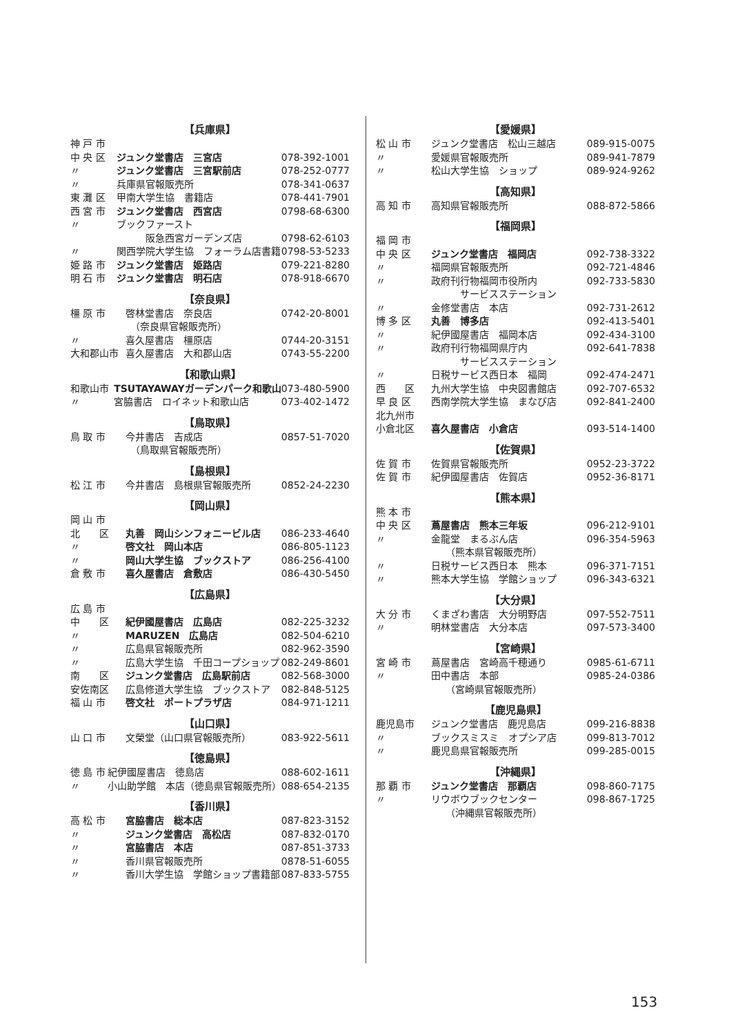【兵庫県】
| 神 戸 市 | | |
| 中 央 区 | ジュンク堂書店 三宮店 | 078-392-1001 |
| 〃 | ジュンク堂書店 三宮駅前店 | 078-252-0777 |
| 〃 | 兵庫県官報販売所 | 078-341-0637 |
| 東 灘 区 | 甲南大学生協 書籍店 | 078-441-7901 |
| 西 宮 市 | ジュンク堂書店 西宮店 | 0798-68-6300 |
| 〃 | ブックファースト 阪急西宮ガーデンズ店 | 0798-62-6103 |
| 〃 | 関西学院大学生協 フォーラム店書籍 | 0798-53-5233 |
| 姫 路 市 | ジュンク堂書店 姫路店 | 079-221-8280 |
| 明 石 市 | ジュンク堂書店 明石店 | 078-918-6670 |
【奈良県】
| 橿 原 市 | 啓林堂書店 奈良店 （奈良県官報販売所） | 0742-20-8001 |
| 〃 | 喜久屋書店 橿原店 | 0744-20-3151 |
| 大和郡山市 | 喜久屋書店 大和郡山店 | 0743-55-2200 |
【和歌山県】
| 和歌山市 | TSUTAYAWAYガーデンパーク和歌山 | 073-480-5900 |
| 〃 | 宮脇書店 ロイネット和歌山店 | 073-402-1472 |
【鳥取県】
| 鳥 取 市 | 今井書店 吉成店 （鳥取県官報販売所） | 0857-51-7020 |
【島根県】
| 松 江 市 | 今井書店 島根県官報販売所 | 0852-24-2230 |
【岡山県】
| 岡 山 市 | | |
| 北 区 | 丸善 岡山シンフォニービル店 | 086-233-4640 |
| 〃 | 啓文社 岡山本店 | 086-805-1123 |
| 〃 | 岡山大学生協 ブックストア | 086-256-4100 |
| 倉 敷 市 | 喜久屋書店 倉敷店 | 086-430-5450 |
【広島県】
| 広 島 市 | | |
| 中 区 | 紀伊國屋書店 広島店 | 082-225-3232 |
| 〃 | MARUZEN 広島店 | 082-504-6210 |
| 〃 | 広島県官報販売所 | 082-962-3590 |
| 〃 | 広島大学生協 千田コープショップ | 082-249-8601 |
| 南 区 | ジュンク堂書店 広島駅前店 | 082-568-3000 |
| 安佐南区 | 広島修道大学生協 ブックストア | 082-848-5125 |
| 福 山 市 | 啓文社 ポートプラザ店 | 084-971-1211 |
【山口県】
| 山 口 市 | 文榮堂（山口県官報販売所） | 083-922-5611 |
【徳島県】
| 徳 島 市 | 紀伊國屋書店 徳島店 | 088-602-1611 |
| 〃 | 小山助学館 本店（徳島県官報販売所） | 088-654-2135 |
【香川県】
| 高 松 市 | 宮脇書店 総本店 | 087-823-3152 |
| 〃 | ジュンク堂書店 高松店 | 087-832-0170 |
| 〃 | 宮脇書店 本店 | 087-851-3733 |
| 〃 | 香川県官報販売所 | 0878-51-6055 |
| 〃 | 香川大学生協 学館ショップ書籍部 | 087-833-5755 |
【愛媛県】
| 松 山 市 | ジュンク堂書店 松山三越店 | 089-915-0075 |
| 〃 | 愛媛県官報販売所 | 089-941-7879 |
| 〃 | 松山大学生協 ショップ | 089-924-9262 |
【高知県】
| 高 知 市 | 高知県官報販売所 | 088-872-5866 |
【福岡県】
| 福 岡 市 | | |
| 中 央 区 | ジュンク堂書店 福岡店 | 092-738-3322 |
| 〃 | 福岡県官報販売所 | 092-721-4846 |
| 〃 | 政府刊行物福岡市役所内 サービスステーション | 092-733-5830 |
| 〃 | 金修堂書店 本店 | 092-731-2612 |
| 博 多 区 | 丸善 博多店 | 092-413-5401 |
| 〃 | 紀伊國屋書店 福岡本店 | 092-434-3100 |
| 〃 | 政府刊行物福岡県庁内 サービスステーション | 092-641-7838 |
| 〃 | 日税サービス西日本 福岡 | 092-474-2471 |
| 西 区 | 九州大学生協 中央図書館店 | 092-707-6532 |
| 早 良 区 | 西南学院大学生協 まなび店 | 092-841-2400 |
| 北九州市 | | |
| 小倉北区 | 喜久屋書店 小倉店 | 093-514-1400 |
【佐賀県】
| 佐 賀 市 | 佐賀県官報販売所 | 0952-23-3722 |
| 佐 賀 市 | 紀伊國屋書店 佐賀店 | 0952-36-8171 |
【熊本県】
| 熊 本 市 | | |
| 中 央 区 | 蔦屋書店 熊本三年坂 | 096-212-9101 |
| 〃 | 金龍堂 まるぶん店 （熊本県官報販売所） | 096-354-5963 |
| 〃 | 日税サービス西日本 熊本 | 096-371-7151 |
| 〃 | 熊本大学生協 学館ショップ | 096-343-6321 |
【大分県】
| 大 分 市 | くまざわ書店 大分明野店 | 097-552-7511 |
| 〃 | 明林堂書店 大分本店 | 097-573-3400 |
【宮崎県】
| 宮 崎 市 | 蔦屋書店 宮崎高千穂通り | 0985-61-6711 |
| 〃 | 田中書店 本部 （宮崎県官報販売所） | 0985-24-0386 |
【鹿児島県】
| 鹿児島市 | ジュンク堂書店 鹿児島店 | 099-216-8838 |
| 〃 | ブックスミスミ オプシア店 | 099-813-7012 |
| 〃 | 鹿児島県官報販売所 | 099-285-0015 |
【沖縄県】
| 那 覇 市 | ジュンク堂書店 那覇店 | 098-860-7175 |
| 〃 | リウボウブックセンター （沖縄県官報販売所） | 098-867-1725 |
153